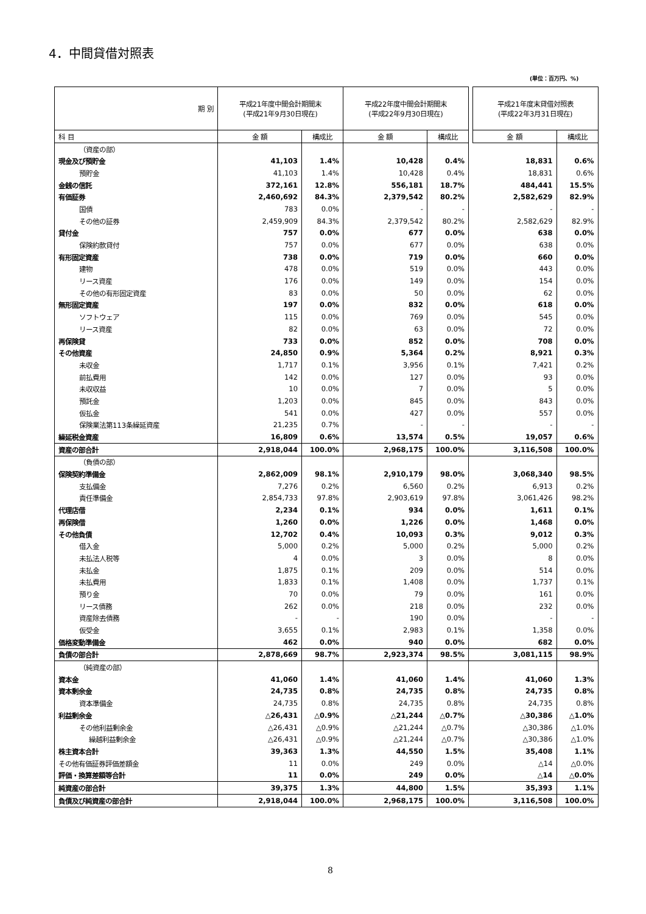4．中間貸借対照表
(単位：百万円、%)
| 期 別 | 平成21年度中間会計期間末 (平成21年9月30日現在) | | 平成22年度中間会計期間末 (平成22年9月30日現在) | | | 平成21年度末貸借対照表 (平成22年3月31日現在) | |
| 科 目 | 金 額 | 構成比 | 金 額 | 構成比 | | 金 額 | 構成比 |
| （資産の部） | | | | | | | |
| 現金及び預貯金 | 41,103 | 1.4% | 10,428 | 0.4% | | 18,831 | 0.6% |
| 預貯金 | 41,103 | 1.4% | 10,428 | 0.4% | | 18,831 | 0.6% |
| 金銭の信託 | 372,161 | 12.8% | 556,181 | 18.7% | | 484,441 | 15.5% |
| 有価証券 | 2,460,692 | 84.3% | 2,379,542 | 80.2% | | 2,582,629 | 82.9% |
| 国債 | 783 | 0.0% | - | - | | - | - |
| その他の証券 | 2,459,909 | 84.3% | 2,379,542 | 80.2% | | 2,582,629 | 82.9% |
| 貸付金 | 757 | 0.0% | 677 | 0.0% | | 638 | 0.0% |
| 保険約款貸付 | 757 | 0.0% | 677 | 0.0% | | 638 | 0.0% |
| 有形固定資産 | 738 | 0.0% | 719 | 0.0% | | 660 | 0.0% |
| 建物 | 478 | 0.0% | 519 | 0.0% | | 443 | 0.0% |
| リース資産 | 176 | 0.0% | 149 | 0.0% | | 154 | 0.0% |
| その他の有形固定資産 | 83 | 0.0% | 50 | 0.0% | | 62 | 0.0% |
| 無形固定資産 | 197 | 0.0% | 832 | 0.0% | | 618 | 0.0% |
| ソフトウェア | 115 | 0.0% | 769 | 0.0% | | 545 | 0.0% |
| リース資産 | 82 | 0.0% | 63 | 0.0% | | 72 | 0.0% |
| 再保険貸 | 733 | 0.0% | 852 | 0.0% | | 708 | 0.0% |
| その他資産 | 24,850 | 0.9% | 5,364 | 0.2% | | 8,921 | 0.3% |
| 未収金 | 1,717 | 0.1% | 3,956 | 0.1% | | 7,421 | 0.2% |
| 前払費用 | 142 | 0.0% | 127 | 0.0% | | 93 | 0.0% |
| 未収収益 | 10 | 0.0% | 7 | 0.0% | | 5 | 0.0% |
| 預託金 | 1,203 | 0.0% | 845 | 0.0% | | 843 | 0.0% |
| 仮払金 | 541 | 0.0% | 427 | 0.0% | | 557 | 0.0% |
| 保険業法第113条繰延資産 | 21,235 | 0.7% | - | - | | - | - |
| 繰延税金資産 | 16,809 | 0.6% | 13,574 | 0.5% | | 19,057 | 0.6% |
| 資産の部合計 | 2,918,044 | 100.0% | 2,968,175 | 100.0% | | 3,116,508 | 100.0% |
| （負債の部） | | | | | | | |
| 保険契約準備金 | 2,862,009 | 98.1% | 2,910,179 | 98.0% | | 3,068,340 | 98.5% |
| 支払備金 | 7,276 | 0.2% | 6,560 | 0.2% | | 6,913 | 0.2% |
| 責任準備金 | 2,854,733 | 97.8% | 2,903,619 | 97.8% | | 3,061,426 | 98.2% |
| 代理店借 | 2,234 | 0.1% | 934 | 0.0% | | 1,611 | 0.1% |
| 再保険借 | 1,260 | 0.0% | 1,226 | 0.0% | | 1,468 | 0.0% |
| その他負債 | 12,702 | 0.4% | 10,093 | 0.3% | | 9,012 | 0.3% |
| 借入金 | 5,000 | 0.2% | 5,000 | 0.2% | | 5,000 | 0.2% |
| 未払法人税等 | 4 | 0.0% | 3 | 0.0% | | 8 | 0.0% |
| 未払金 | 1,875 | 0.1% | 209 | 0.0% | | 514 | 0.0% |
| 未払費用 | 1,833 | 0.1% | 1,408 | 0.0% | | 1,737 | 0.1% |
| 預り金 | 70 | 0.0% | 79 | 0.0% | | 161 | 0.0% |
| リース債務 | 262 | 0.0% | 218 | 0.0% | | 232 | 0.0% |
| 資産除去債務 | - | - | 190 | 0.0% | | - | - |
| 仮受金 | 3,655 | 0.1% | 2,983 | 0.1% | | 1,358 | 0.0% |
| 価格変動準備金 | 462 | 0.0% | 940 | 0.0% | | 682 | 0.0% |
| 負債の部合計 | 2,878,669 | 98.7% | 2,923,374 | 98.5% | | 3,081,115 | 98.9% |
| （純資産の部） | | | | | | | |
| 資本金 | 41,060 | 1.4% | 41,060 | 1.4% | | 41,060 | 1.3% |
| 資本剰余金 | 24,735 | 0.8% | 24,735 | 0.8% | | 24,735 | 0.8% |
| 資本準備金 | 24,735 | 0.8% | 24,735 | 0.8% | | 24,735 | 0.8% |
| 利益剰余金 | △26,431 | △0.9% | △21,244 | △0.7% | | △30,386 | △1.0% |
| その他利益剰余金 | △26,431 | △0.9% | △21,244 | △0.7% | | △30,386 | △1.0% |
| 繰越利益剰余金 | △26,431 | △0.9% | △21,244 | △0.7% | | △30,386 | △1.0% |
| 株主資本合計 | 39,363 | 1.3% | 44,550 | 1.5% | | 35,408 | 1.1% |
| その他有価証券評価差額金 | 11 | 0.0% | 249 | 0.0% | | △14 | △0.0% |
| 評価・換算差額等合計 | 11 | 0.0% | 249 | 0.0% | | △14 | △0.0% |
| 純資産の部合計 | 39,375 | 1.3% | 44,800 | 1.5% | | 35,393 | 1.1% |
| 負債及び純資産の部合計 | 2,918,044 | 100.0% | 2,968,175 | 100.0% | | 3,116,508 | 100.0% |
8